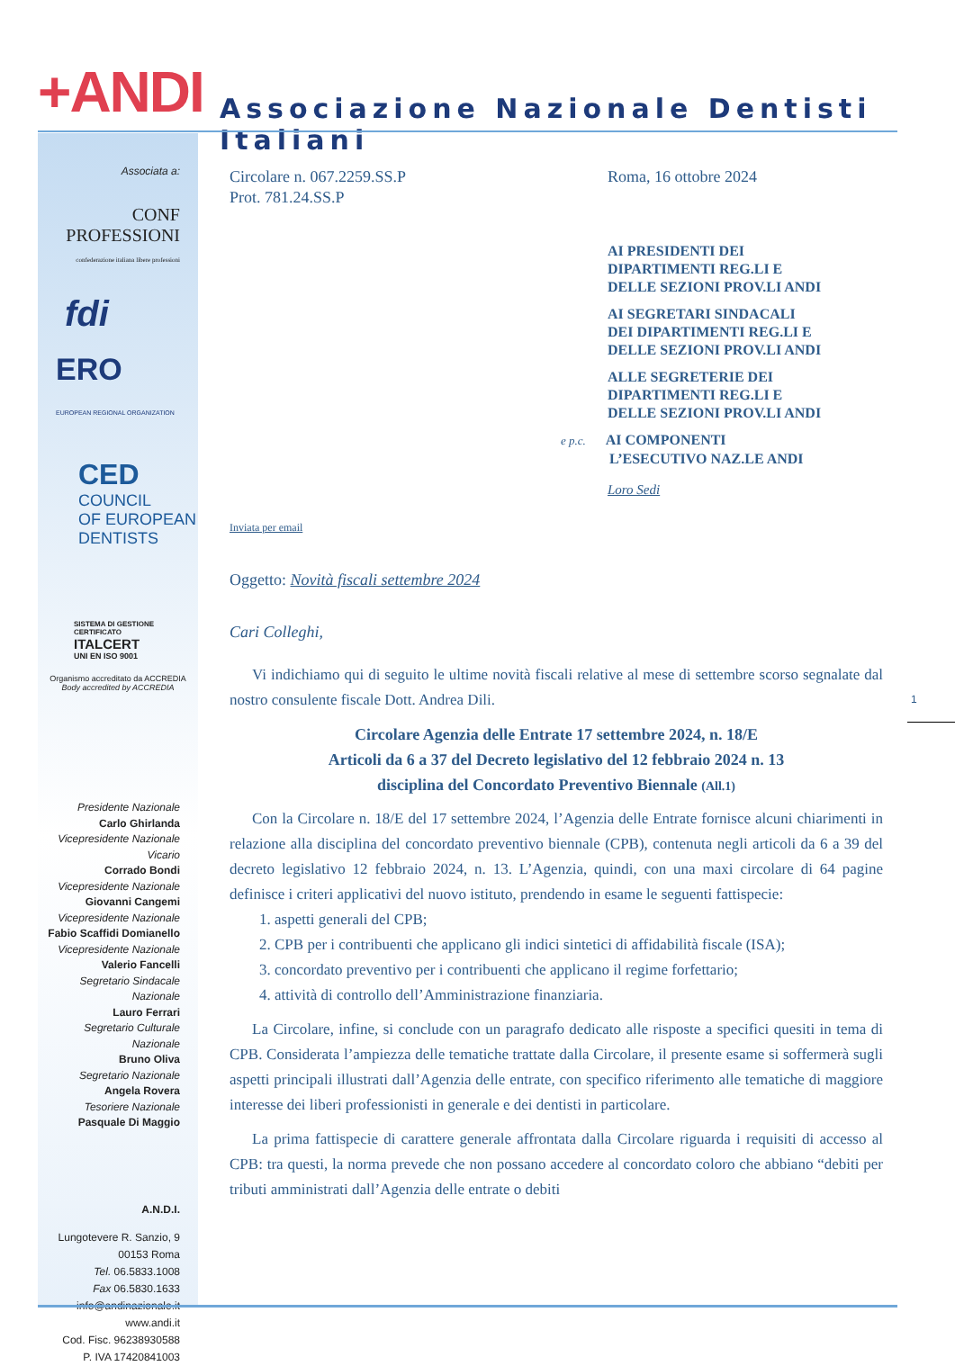+ANDI
Associazione Nazionale Dentisti Italiani
Associata a:
CONF PROFESSIONI
confederazione italiana libere professioni
fdi
ERO
EUROPEAN REGIONAL ORGANIZATION
CED
COUNCIL
OF EUROPEAN
DENTISTS
SISTEMA DI GESTIONE CERTIFICATO
ITALCERT
UNI EN ISO 9001
Organismo accreditato da ACCREDIA
Body accredited by ACCREDIA
Presidente Nazionale
Carlo Ghirlanda
Vicepresidente Nazionale Vicario
Corrado Bondi
Vicepresidente Nazionale
Giovanni Cangemi
Vicepresidente Nazionale
Fabio Scaffidi Domianello
Vicepresidente Nazionale
Valerio Fancelli
Segretario Sindacale Nazionale
Lauro Ferrari
Segretario Culturale Nazionale
Bruno Oliva
Segretario Nazionale
Angela Rovera
Tesoriere Nazionale
Pasquale Di Maggio
A.N.D.I.
Lungotevere R. Sanzio, 9
00153 Roma
Tel. 06.5833.1008
Fax 06.5830.1633
info@andinazionale.it
www.andi.it
Cod. Fisc. 96238930588
P. IVA 17420841003
Circolare n. 067.2259.SS.P
Prot. 781.24.SS.P
Roma, 16 ottobre 2024
AI PRESIDENTI DEI
DIPARTIMENTI REG.LI E
DELLE SEZIONI PROV.LI ANDI
AI SEGRETARI SINDACALI
DEI DIPARTIMENTI REG.LI E
DELLE SEZIONI PROV.LI ANDI
ALLE SEGRETERIE DEI
DIPARTIMENTI REG.LI E
DELLE SEZIONI PROV.LI ANDI
e p.c. AI COMPONENTI
L’ESECUTIVO NAZ.LE ANDI
Loro Sedi
Inviata per email
Oggetto: Novità fiscali settembre 2024
Cari Colleghi,
Vi indichiamo qui di seguito le ultime novità fiscali relative al mese di settembre scorso segnalate dal nostro consulente fiscale Dott. Andrea Dili.
Circolare Agenzia delle Entrate 17 settembre 2024, n. 18/E
Articoli da 6 a 37 del Decreto legislativo del 12 febbraio 2024 n. 13
disciplina del Concordato Preventivo Biennale (All.1)
Con la Circolare n. 18/E del 17 settembre 2024, l’Agenzia delle Entrate fornisce alcuni chiarimenti in relazione alla disciplina del concordato preventivo biennale (CPB), contenuta negli articoli da 6 a 39 del decreto legislativo 12 febbraio 2024, n. 13. L’Agenzia, quindi, con una maxi circolare di 64 pagine definisce i criteri applicativi del nuovo istituto, prendendo in esame le seguenti fattispecie:
1. aspetti generali del CPB;
2. CPB per i contribuenti che applicano gli indici sintetici di affidabilità fiscale (ISA);
3. concordato preventivo per i contribuenti che applicano il regime forfettario;
4. attività di controllo dell’Amministrazione finanziaria.
La Circolare, infine, si conclude con un paragrafo dedicato alle risposte a specifici quesiti in tema di CPB. Considerata l’ampiezza delle tematiche trattate dalla Circolare, il presente esame si soffermerà sugli aspetti principali illustrati dall’Agenzia delle entrate, con specifico riferimento alle tematiche di maggiore interesse dei liberi professionisti in generale e dei dentisti in particolare.
La prima fattispecie di carattere generale affrontata dalla Circolare riguarda i requisiti di accesso al CPB: tra questi, la norma prevede che non possano accedere al concordato coloro che abbiano “debiti per tributi amministrati dall’Agenzia delle entrate o debiti
1